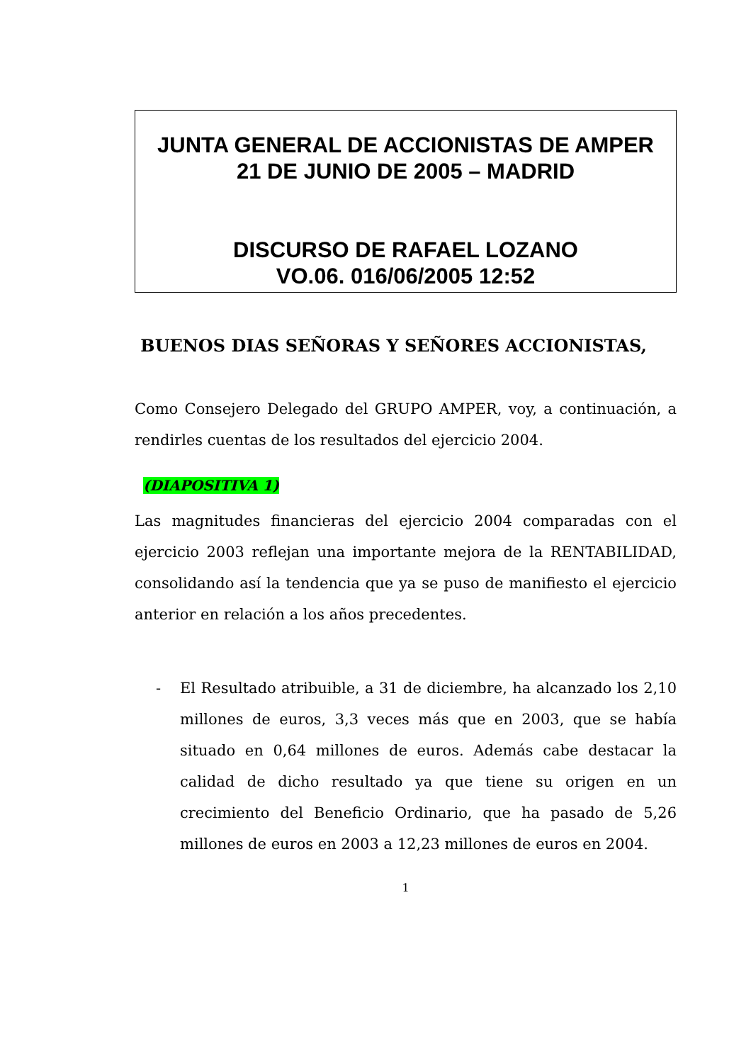JUNTA GENERAL DE ACCIONISTAS DE AMPER
21 DE JUNIO DE 2005 – MADRID
DISCURSO DE RAFAEL LOZANO
VO.06. 016/06/2005 12:52
BUENOS DIAS SEÑORAS Y SEÑORES ACCIONISTAS,
Como Consejero Delegado del GRUPO AMPER, voy, a continuación, a rendirles cuentas de los resultados del ejercicio 2004.
(DIAPOSITIVA 1)
Las magnitudes financieras del ejercicio 2004 comparadas con el ejercicio 2003 reflejan una importante mejora de la RENTABILIDAD, consolidando así la tendencia que ya se puso de manifiesto el ejercicio anterior en relación a los años precedentes.
- El Resultado atribuible, a 31 de diciembre, ha alcanzado los 2,10 millones de euros, 3,3 veces más que en 2003, que se había situado en 0,64 millones de euros. Además cabe destacar la calidad de dicho resultado ya que tiene su origen en un crecimiento del Beneficio Ordinario, que ha pasado de 5,26 millones de euros en 2003 a 12,23 millones de euros en 2004.
1